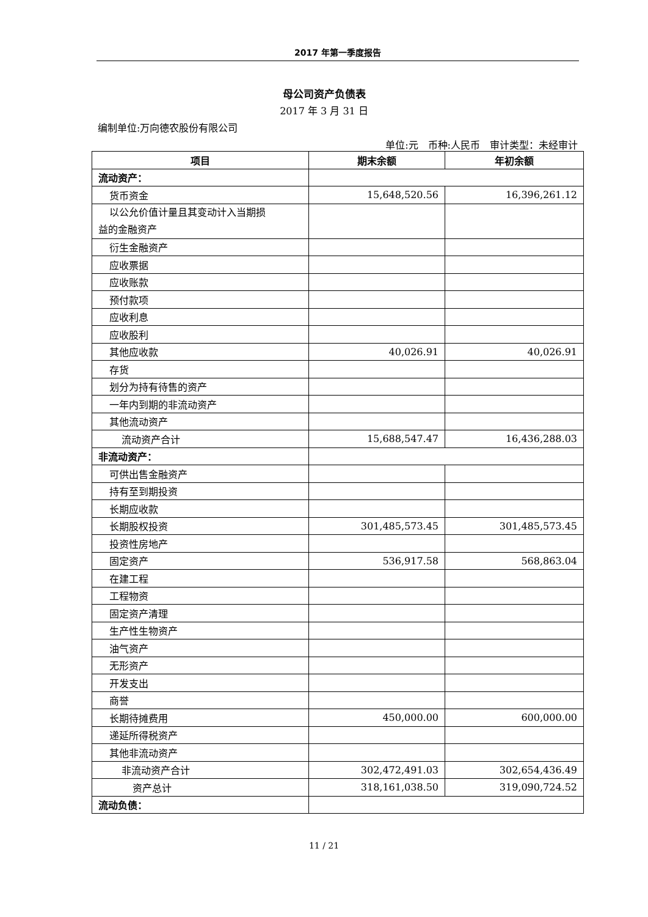2017 年第一季度报告
母公司资产负债表
2017 年 3 月 31 日
编制单位:万向德农股份有限公司
单位:元　币种:人民币　审计类型：未经审计
| 项目 | 期末余额 | 年初余额 |
| --- | --- | --- |
| 流动资产： | | |
| 货币资金 | 15,648,520.56 | 16,396,261.12 |
| 以公允价值计量且其变动计入当期损 益的金融资产 | | |
| 衍生金融资产 | | |
| 应收票据 | | |
| 应收账款 | | |
| 预付款项 | | |
| 应收利息 | | |
| 应收股利 | | |
| 其他应收款 | 40,026.91 | 40,026.91 |
| 存货 | | |
| 划分为持有待售的资产 | | |
| 一年内到期的非流动资产 | | |
| 其他流动资产 | | |
| 流动资产合计 | 15,688,547.47 | 16,436,288.03 |
| 非流动资产： | | |
| 可供出售金融资产 | | |
| 持有至到期投资 | | |
| 长期应收款 | | |
| 长期股权投资 | 301,485,573.45 | 301,485,573.45 |
| 投资性房地产 | | |
| 固定资产 | 536,917.58 | 568,863.04 |
| 在建工程 | | |
| 工程物资 | | |
| 固定资产清理 | | |
| 生产性生物资产 | | |
| 油气资产 | | |
| 无形资产 | | |
| 开发支出 | | |
| 商誉 | | |
| 长期待摊费用 | 450,000.00 | 600,000.00 |
| 递延所得税资产 | | |
| 其他非流动资产 | | |
| 非流动资产合计 | 302,472,491.03 | 302,654,436.49 |
| 资产总计 | 318,161,038.50 | 319,090,724.52 |
| 流动负债： | | |
11 / 21